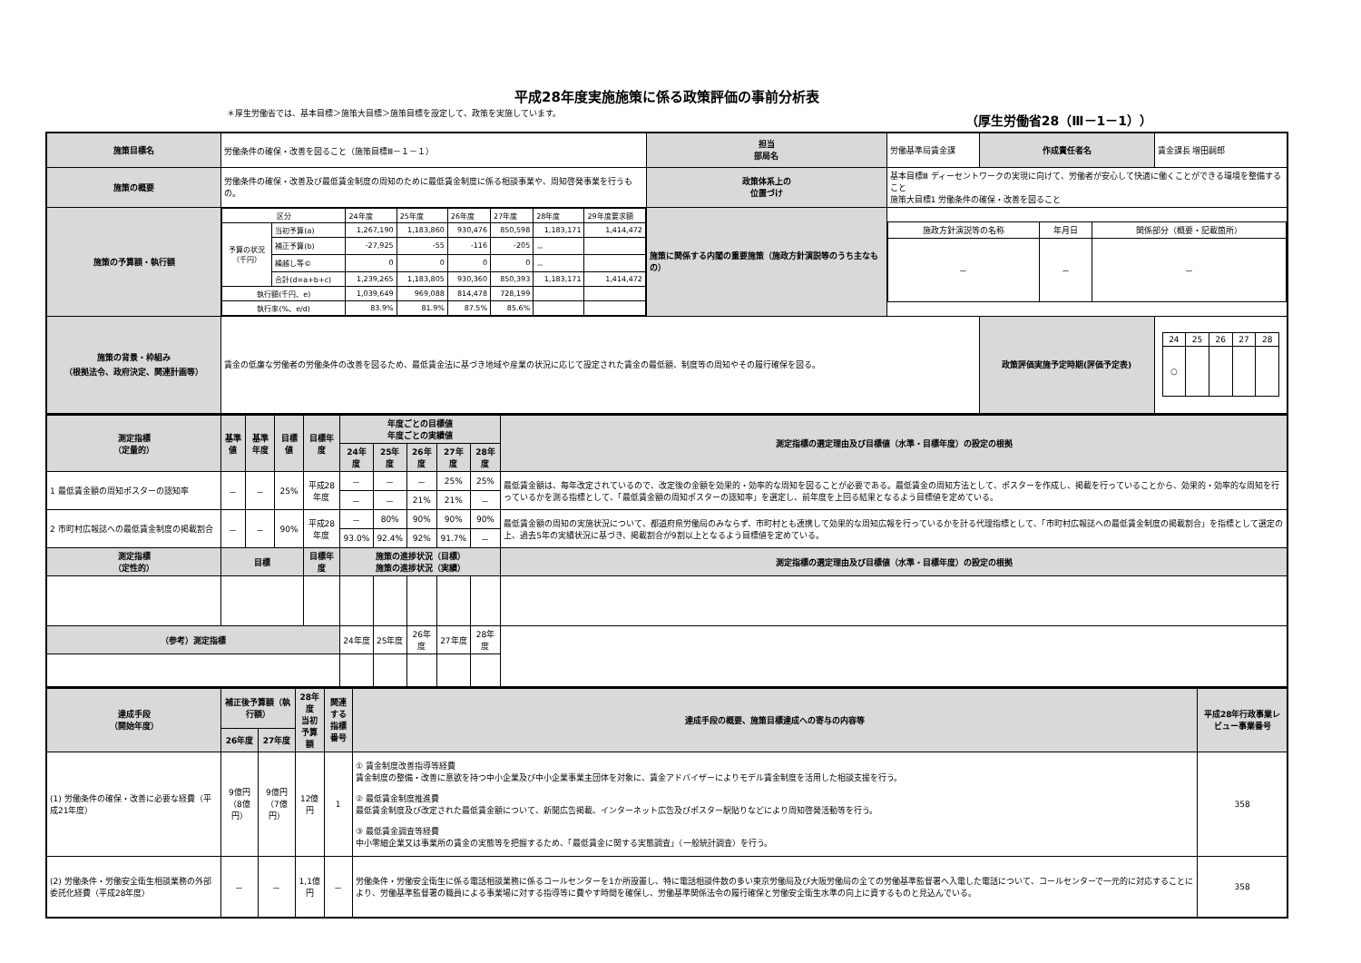平成28年度実施施策に係る政策評価の事前分析表
＊厚生労働省では、基本目標＞施策大目標＞施策目標を設定して、政策を実施しています。 （厚生労働省28（Ⅲ－1－1））
| 施策目標名 | 労働条件の確保・改善を図ること（施策目標Ⅲ－１－１） | 担当 部局名 | 労働基準局賃金課 | 作成責任者名 | 賃金課長 増田嗣郎 |
| 施策の概要 | 労働条件の確保・改善及び最低賃金制度の周知のために最低賃金制度に係る相談事業や、周知啓発事業を行うもの。 | 政策体系上の 位置づけ | 基本目標Ⅲ ディーセントワークの実現に向けて、労働者が安心して快適に働くことができる環境を整備すること 施策大目標1 労働条件の確保・改善を図ること | | |
| 施策の予算額・執行額 | / 区分 / / 24年度 / 25年度 / 26年度 / 27年度 / 28年度 / 29年度要求額 / / 予算の状況 （千円） / 当初予算(a) / 1,267,190 / 1,183,860 / 930,476 / 850,598 / 1,183,171 / 1,414,472 / / / 補正予算(b) / -27,925 / -55 / -116 / -205 / － / / / / 繰越し等© / 0 / 0 / 0 / 0 / － / / / / 合計(d=a+b+c) / 1,239,265 / 1,183,805 / 930,360 / 850,393 / 1,183,171 / 1,414,472 / / 執行額(千円、e) / / 1,039,649 / 969,088 / 814,478 / 728,199 / / / / 執行率(%、e/d) / / 83.9% / 81.9% / 87.5% / 85.6% / / / | 施策に関係する内閣の重要施策（施政方針演説等のうち主なもの） | / 施政方針演説等の名称 / 年月日 / 関係部分（概要・記載箇所） / / － / － / － / | | |
| 施策の背景・枠組み （根拠法令、政府決定、関連計画等） | 賃金の低廉な労働者の労働条件の改善を図るため、最低賃金法に基づき地域や産業の状況に応じて設定された賃金の最低額、制度等の周知やその履行確保を図る。 | | | 政策評価実施予定時期(評価予定表) | / 24 / 25 / 26 / 27 / 28 / / ○ / / / / / |
| 測定指標 （定量的） | 基準値 | 基準年度 | 目標値 | 目標年度 | 年度ごとの目標値 年度ごとの実績値 | | | | | 測定指標の選定理由及び目標値（水準・目標年度）の設定の根拠 |
| --- | --- | --- | --- | --- | --- | --- | --- | --- | --- | --- |
| | | | | | 24年度 | 25年度 | 26年度 | 27年度 | 28年度 | |
| 1 最低賃金額の周知ポスターの認知率 | － | － | 25% | 平成28年度 | － | － | － | 25% | 25% | 最低賃金額は、毎年改定されているので、改定後の金額を効果的・効率的な周知を図ることが必要である。最低賃金の周知方法として、ポスターを作成し、掲載を行っていることから、効果的・効率的な周知を行っているかを測る指標として、「最低賃金額の周知ポスターの認知率」を選定し、前年度を上回る結果となるよう目標値を定めている。 |
| | | | | | － | － | 21% | 21% | － | |
| 2 市町村広報誌への最低賃金制度の掲載割合 | － | － | 90% | 平成28年度 | － | 80% | 90% | 90% | 90% | 最低賃金額の周知の実施状況について、都道府県労働局のみならず、市町村とも連携して効果的な周知広報を行っているかを計る代理指標として、「市町村広報誌への最低賃金制度の掲載割合」を指標として選定の上、過去5年の実績状況に基づき、掲載割合が9割以上となるよう目標値を定めている。 |
| | | | | | 93.0% | 92.4% | 92% | 91.7% | － | |
| 測定指標 （定性的） | 目標 | | | 目標年度 | 施策の進捗状況（目標） 施策の進捗状況（実績） | | | | | 測定指標の選定理由及び目標値（水準・目標年度）の設定の根拠 |
| （参考）測定指標 | | | | | 24年度 | 25年度 | 26年度 | 27年度 | 28年度 | |
| 達成手段 （開始年度） | 補正後予算額（執行額） | | 28年度 当初 予算額 | 関連する 指標番号 | 達成手段の概要、施策目標達成への寄与の内容等 | 平成28年行政事業レビュー事業番号 |
| --- | --- | --- | --- | --- | --- | --- |
| | 26年度 | 27年度 | | | | |
| (1) 労働条件の確保・改善に必要な経費（平成21年度） | 9億円 （8億円） | 9億円 （7億円） | 12億円 | 1 | ① 賃金制度改善指導等経費 賃金制度の整備・改善に意欲を持つ中小企業及び中小企業事業主団体を対象に、賃金アドバイザーによりモデル賃金制度を活用した相談支援を行う。 ② 最低賃金制度推進費 最低賃金制度及び改定された最低賃金額について、新聞広告掲載、インターネット広告及びポスター駅貼りなどにより周知啓発活動等を行う。 ③ 最低賃金調査等経費 中小零細企業又は事業所の賃金の実態等を把握するため、「最低賃金に関する実態調査」（一般統計調査）を行う。 | 358 |
| (2) 労働条件・労働安全衛生相談業務の外部委託化経費（平成28年度） | － | － | 1,1億円 | － | 労働条件・労働安全衛生に係る電話相談業務に係るコールセンターを1か所設置し、特に電話相談件数の多い東京労働局及び大阪労働局の全ての労働基準監督署へ入電した電話について、コールセンターで一元的に対応することにより、労働基準監督署の職員による事業場に対する指導等に費やす時間を確保し、労働基準関係法令の履行確保と労働安全衛生水準の向上に資するものと見込んでいる。 | 358 |